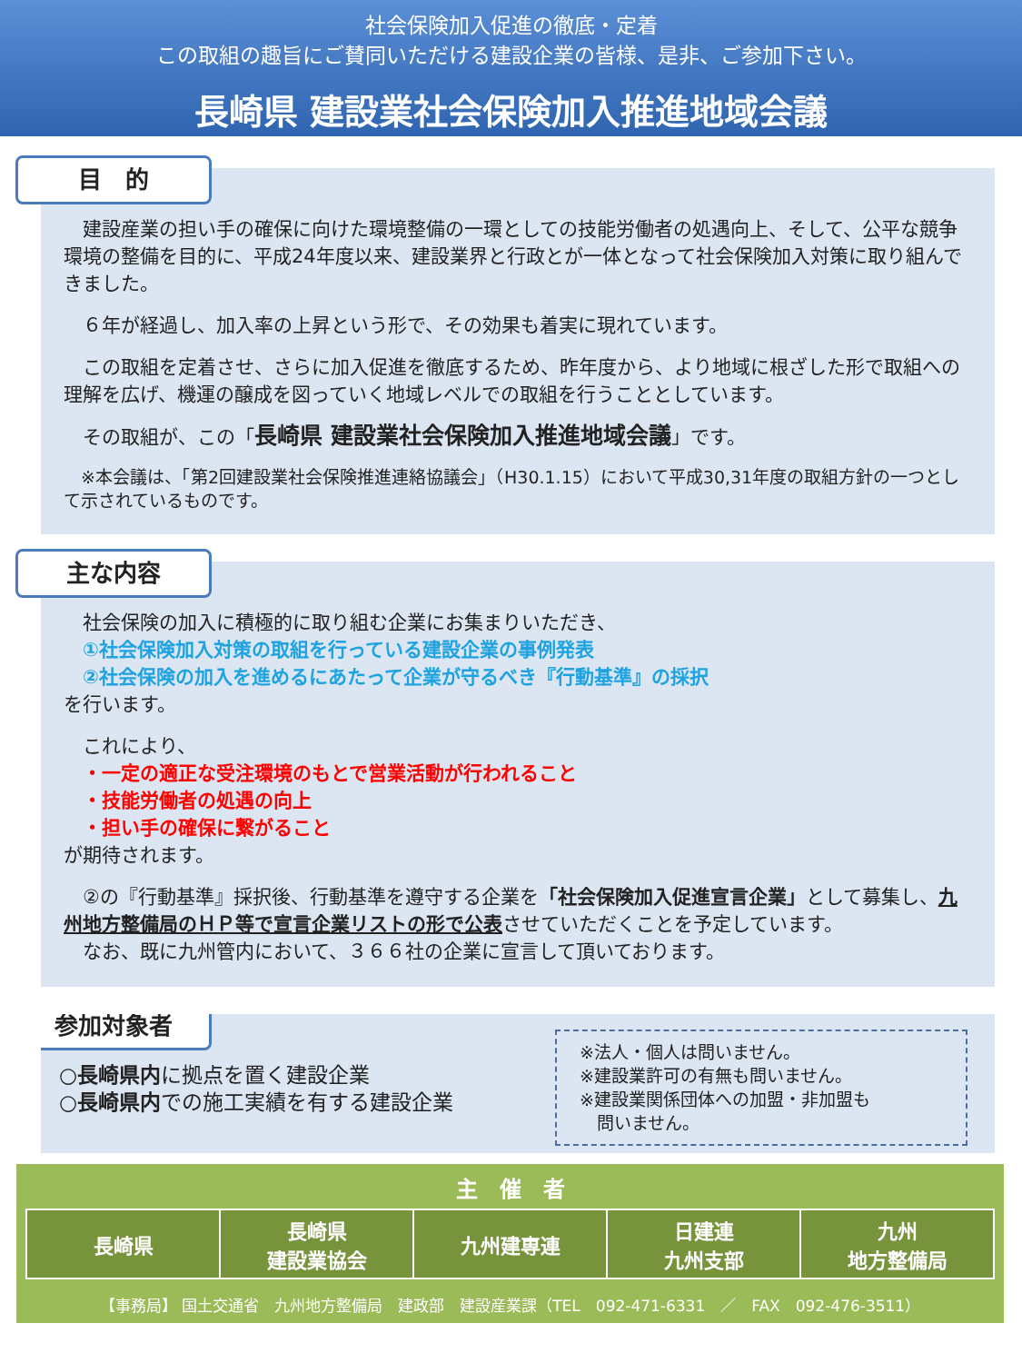社会保険加入促進の徹底・定着
この取組の趣旨にご賛同いただける建設企業の皆様、是非、ご参加下さい。
長崎県 建設業社会保険加入推進地域会議
目　的
　建設産業の担い手の確保に向けた環境整備の一環としての技能労働者の処遇向上、そして、公平な競争環境の整備を目的に、平成24年度以来、建設業界と行政とが一体となって社会保険加入対策に取り組んできました。
　６年が経過し、加入率の上昇という形で、その効果も着実に現れています。
　この取組を定着させ、さらに加入促進を徹底するため、昨年度から、より地域に根ざした形で取組への理解を広げ、機運の醸成を図っていく地域レベルでの取組を行うこととしています。
　その取組が、この「長崎県 建設業社会保険加入推進地域会議」です。
　※本会議は、「第2回建設業社会保険推進連絡協議会」（H30.1.15）において平成30,31年度の取組方針の一つとして示されているものです。
主な内容
　社会保険の加入に積極的に取り組む企業にお集まりいただき、
　①社会保険加入対策の取組を行っている建設企業の事例発表
　②社会保険の加入を進めるにあたって企業が守るべき『行動基準』の採択
を行います。
　これにより、
　・一定の適正な受注環境のもとで営業活動が行われること
　・技能労働者の処遇の向上
　・担い手の確保に繋がること
が期待されます。
　②の『行動基準』採択後、行動基準を遵守する企業を「社会保険加入促進宣言企業」として募集し、九州地方整備局のＨＰ等で宣言企業リストの形で公表させていただくことを予定しています。
　なお、既に九州管内において、３６６社の企業に宣言して頂いております。
参加対象者
※法人・個人は問いません。
※建設業許可の有無も問いません。
※建設業関係団体への加盟・非加盟も
　問いません。
○長崎県内に拠点を置く建設企業
○長崎県内での施工実績を有する建設企業
主　催　者
| 長崎県 | 長崎県 建設業協会 | 九州建専連 | 日建連 九州支部 | 九州 地方整備局 |
【事務局】 国土交通省　九州地方整備局　建政部　建設産業課（TEL　092-471-6331　／　FAX　092-476-3511）